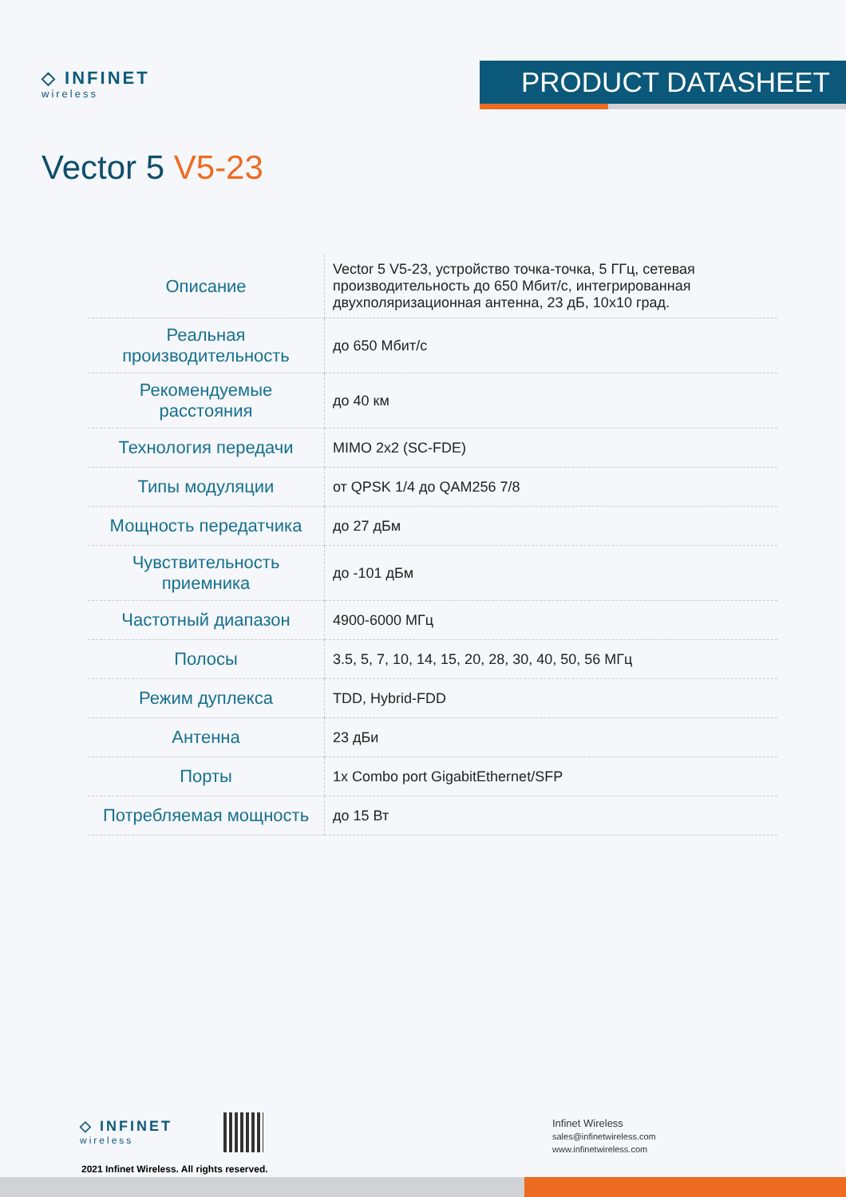◇ INFINET
wireless
PRODUCT DATASHEET
Vector 5 V5-23
| Описание | Vector 5 V5-23, устройство точка-точка, 5 ГГц, сетевая производительность до 650 Мбит/с, интегрированная двухполяризационная антенна, 23 дБ, 10x10 град. |
| Реальная производительность | до 650 Мбит/с |
| Рекомендуемые расстояния | до 40 км |
| Технология передачи | MIMO 2x2 (SC-FDE) |
| Типы модуляции | от QPSK 1/4 до QAM256 7/8 |
| Мощность передатчика | до 27 дБм |
| Чувствительность приемника | до -101 дБм |
| Частотный диапазон | 4900-6000 МГц |
| Полосы | 3.5, 5, 7, 10, 14, 15, 20, 28, 30, 40, 50, 56 МГц |
| Режим дуплекса | TDD, Hybrid-FDD |
| Антенна | 23 дБи |
| Порты | 1x Combo port GigabitEthernet/SFP |
| Потребляемая мощность | до 15 Вт |
◇ INFINET
wireless
2021 Infinet Wireless. All rights reserved.
Infinet Wireless
sales@infinetwireless.com
www.infinetwireless.com